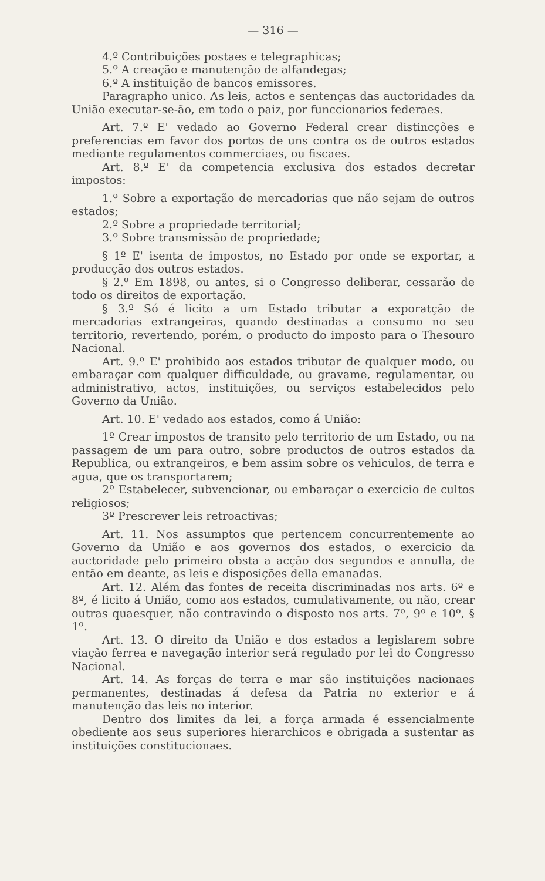— 316 —
4.º Contribuições postaes e telegraphicas;
5.º A creação e manutenção de alfandegas;
6.º A instituição de bancos emissores.
Paragrapho unico. As leis, actos e sentenças das auctoridades da União executar-se-ão, em todo o paiz, por funccionarios federaes.
Art. 7.º E' vedado ao Governo Federal crear distincções e preferencias em favor dos portos de uns contra os de outros estados mediante regulamentos commerciaes, ou fiscaes.
Art. 8.º E' da competencia exclusiva dos estados decretar impostos:
1.º Sobre a exportação de mercadorias que não sejam de outros estados;
2.º Sobre a propriedade territorial;
3.º Sobre transmissão de propriedade;
§ 1º E' isenta de impostos, no Estado por onde se exportar, a producção dos outros estados.
§ 2.º Em 1898, ou antes, si o Congresso deliberar, cessarão de todo os direitos de exportação.
§ 3.º Só é licito a um Estado tributar a exporatção de mercadorias extrangeiras, quando destinadas a consumo no seu territorio, revertendo, porém, o producto do imposto para o Thesouro Nacional.
Art. 9.º E' prohibido aos estados tributar de qualquer modo, ou embaraçar com qualquer difficuldade, ou gravame, regulamentar, ou administrativo, actos, instituições, ou serviços estabelecidos pelo Governo da União.
Art. 10. E' vedado aos estados, como á União:
1º Crear impostos de transito pelo territorio de um Estado, ou na passagem de um para outro, sobre productos de outros estados da Republica, ou extrangeiros, e bem assim sobre os vehiculos, de terra e agua, que os transportarem;
2º Estabelecer, subvencionar, ou embaraçar o exercicio de cultos religiosos;
3º Prescrever leis retroactivas;
Art. 11. Nos assumptos que pertencem concurrentemente ao Governo da União e aos governos dos estados, o exercicio da auctoridade pelo primeiro obsta a acção dos segundos e annulla, de então em deante, as leis e disposições della emanadas.
Art. 12. Além das fontes de receita discriminadas nos arts. 6º e 8º, é licito á União, como aos estados, cumulativamente, ou não, crear outras quaesquer, não contravindo o disposto nos arts. 7º, 9º e 10º, § 1º.
Art. 13. O direito da União e dos estados a legislarem sobre viação ferrea e navegação interior será regulado por lei do Congresso Nacional.
Art. 14. As forças de terra e mar são instituições nacionaes permanentes, destinadas á defesa da Patria no exterior e á manutenção das leis no interior.
Dentro dos limites da lei, a força armada é essencialmente obediente aos seus superiores hierarchicos e obrigada a sustentar as instituições constitucionaes.